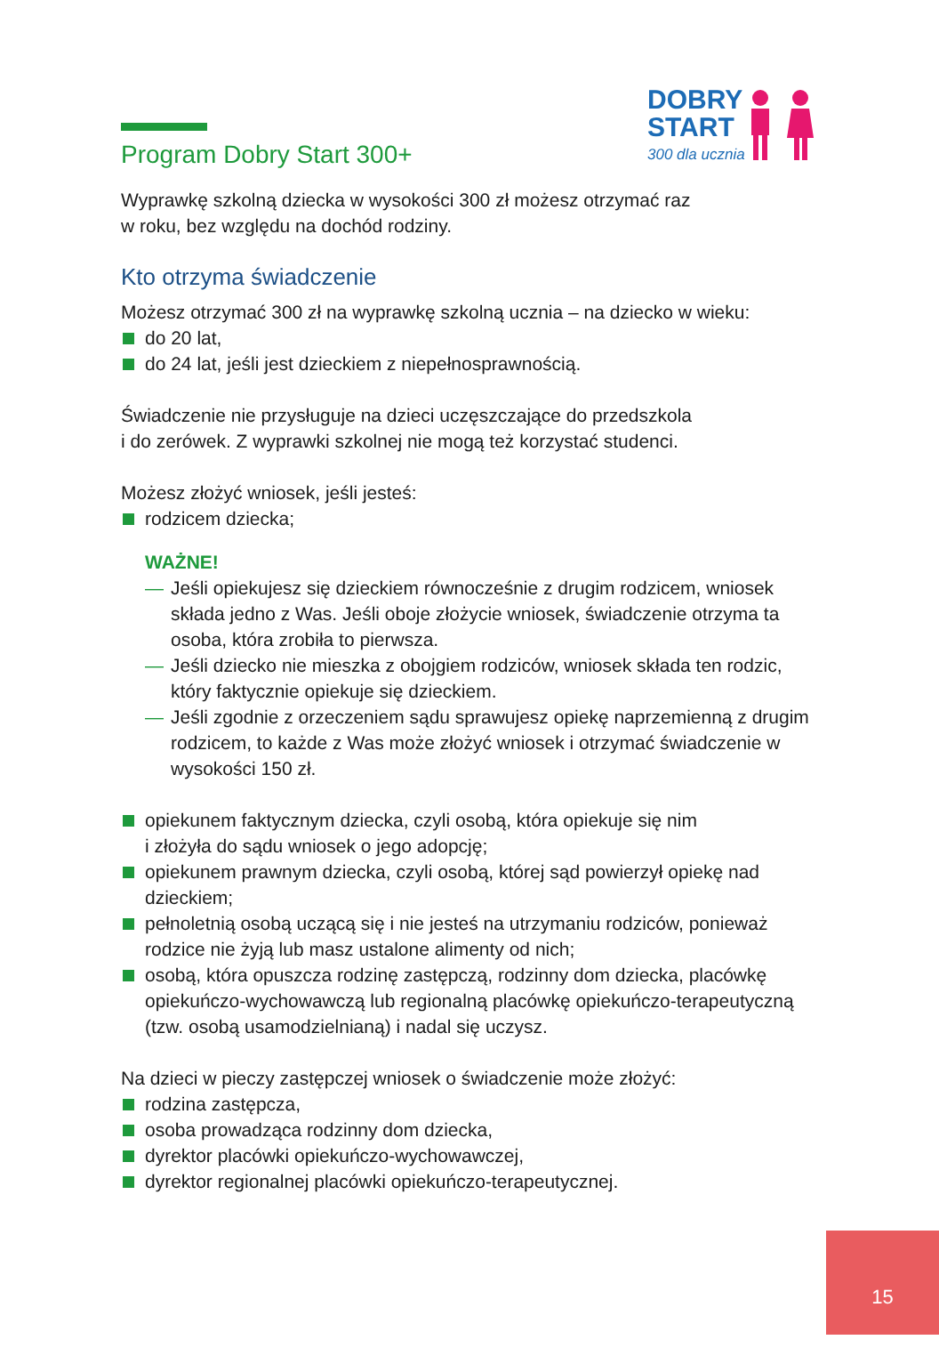DOBRY
START
300 dla ucznia
Program Dobry Start 300+
Wyprawkę szkolną dziecka w wysokości 300 zł możesz otrzymać raz
w roku, bez względu na dochód rodziny.
Kto otrzyma świadczenie
Możesz otrzymać 300 zł na wyprawkę szkolną ucznia – na dziecko w wieku:
do 20 lat,
do 24 lat, jeśli jest dzieckiem z niepełnosprawnością.
Świadczenie nie przysługuje na dzieci uczęszczające do przedszkola
i do zerówek. Z wyprawki szkolnej nie mogą też korzystać studenci.
Możesz złożyć wniosek, jeśli jesteś:
rodzicem dziecka;
WAŻNE!
— Jeśli opiekujesz się dzieckiem równocześnie z drugim rodzicem, wniosek składa jedno z Was. Jeśli oboje złożycie wniosek, świadczenie otrzyma ta osoba, która zrobiła to pierwsza.
— Jeśli dziecko nie mieszka z obojgiem rodziców, wniosek składa ten rodzic, który faktycznie opiekuje się dzieckiem.
— Jeśli zgodnie z orzeczeniem sądu sprawujesz opiekę naprzemienną z drugim rodzicem, to każde z Was może złożyć wniosek i otrzymać świadczenie w wysokości 150 zł.
opiekunem faktycznym dziecka, czyli osobą, która opiekuje się nim
i złożyła do sądu wniosek o jego adopcję;
opiekunem prawnym dziecka, czyli osobą, której sąd powierzył opiekę nad dzieckiem;
pełnoletnią osobą uczącą się i nie jesteś na utrzymaniu rodziców, ponieważ rodzice nie żyją lub masz ustalone alimenty od nich;
osobą, która opuszcza rodzinę zastępczą, rodzinny dom dziecka, placówkę opiekuńczo-wychowawczą lub regionalną placówkę opiekuńczo-terapeutyczną (tzw. osobą usamodzielnianą) i nadal się uczysz.
Na dzieci w pieczy zastępczej wniosek o świadczenie może złożyć:
rodzina zastępcza,
osoba prowadząca rodzinny dom dziecka,
dyrektor placówki opiekuńczo-wychowawczej,
dyrektor regionalnej placówki opiekuńczo-terapeutycznej.
15